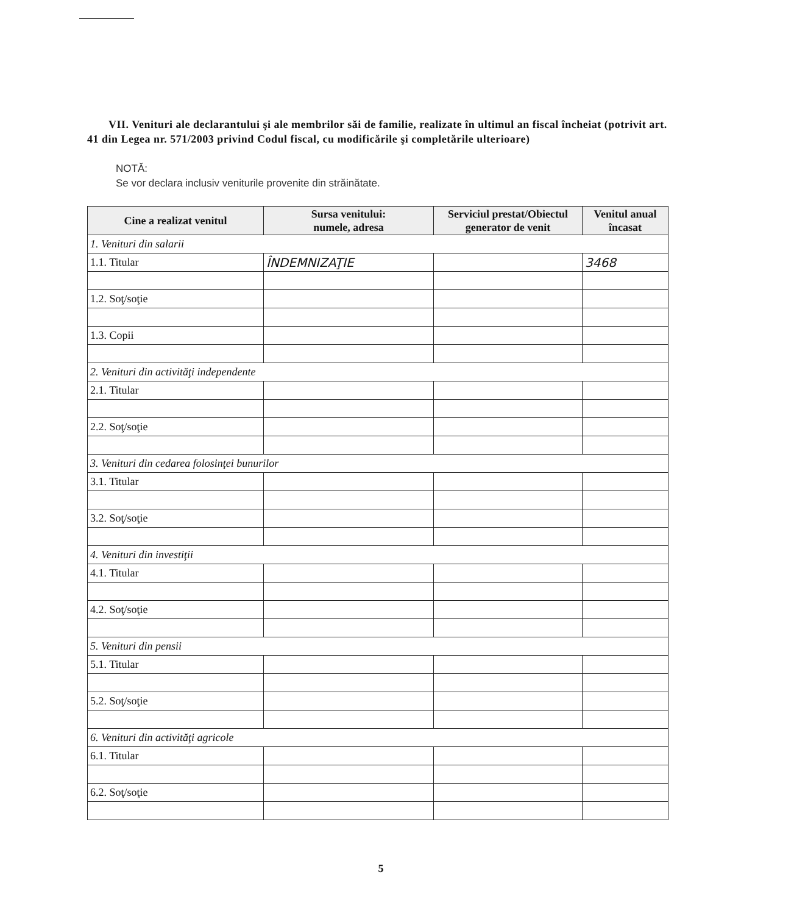VII. Venituri ale declarantului şi ale membrilor săi de familie, realizate în ultimul an fiscal încheiat (potrivit art. 41 din Legea nr. 571/2003 privind Codul fiscal, cu modificările şi completările ulterioare)
NOTĂ:
Se vor declara inclusiv veniturile provenite din străinătate.
| Cine a realizat venitul | Sursa venitului: numele, adresa | Serviciul prestat/Obiectul generator de venit | Venitul anual încasat |
| --- | --- | --- | --- |
| 1. Venituri din salarii | | | |
| 1.1. Titular | ÎNDEMNIZAŢIE | | 3468 |
| 1.2. Soţ/soţie | | | |
| 1.3. Copii | | | |
| 2. Venituri din activităţi independente | | | |
| 2.1. Titular | | | |
| 2.2. Soţ/soţie | | | |
| 3. Venituri din cedarea folosinţei bunurilor | | | |
| 3.1. Titular | | | |
| 3.2. Soţ/soţie | | | |
| 4. Venituri din investiţii | | | |
| 4.1. Titular | | | |
| 4.2. Soţ/soţie | | | |
| 5. Venituri din pensii | | | |
| 5.1. Titular | | | |
| 5.2. Soţ/soţie | | | |
| 6. Venituri din activităţi agricole | | | |
| 6.1. Titular | | | |
| 6.2. Soţ/soţie | | | |
5